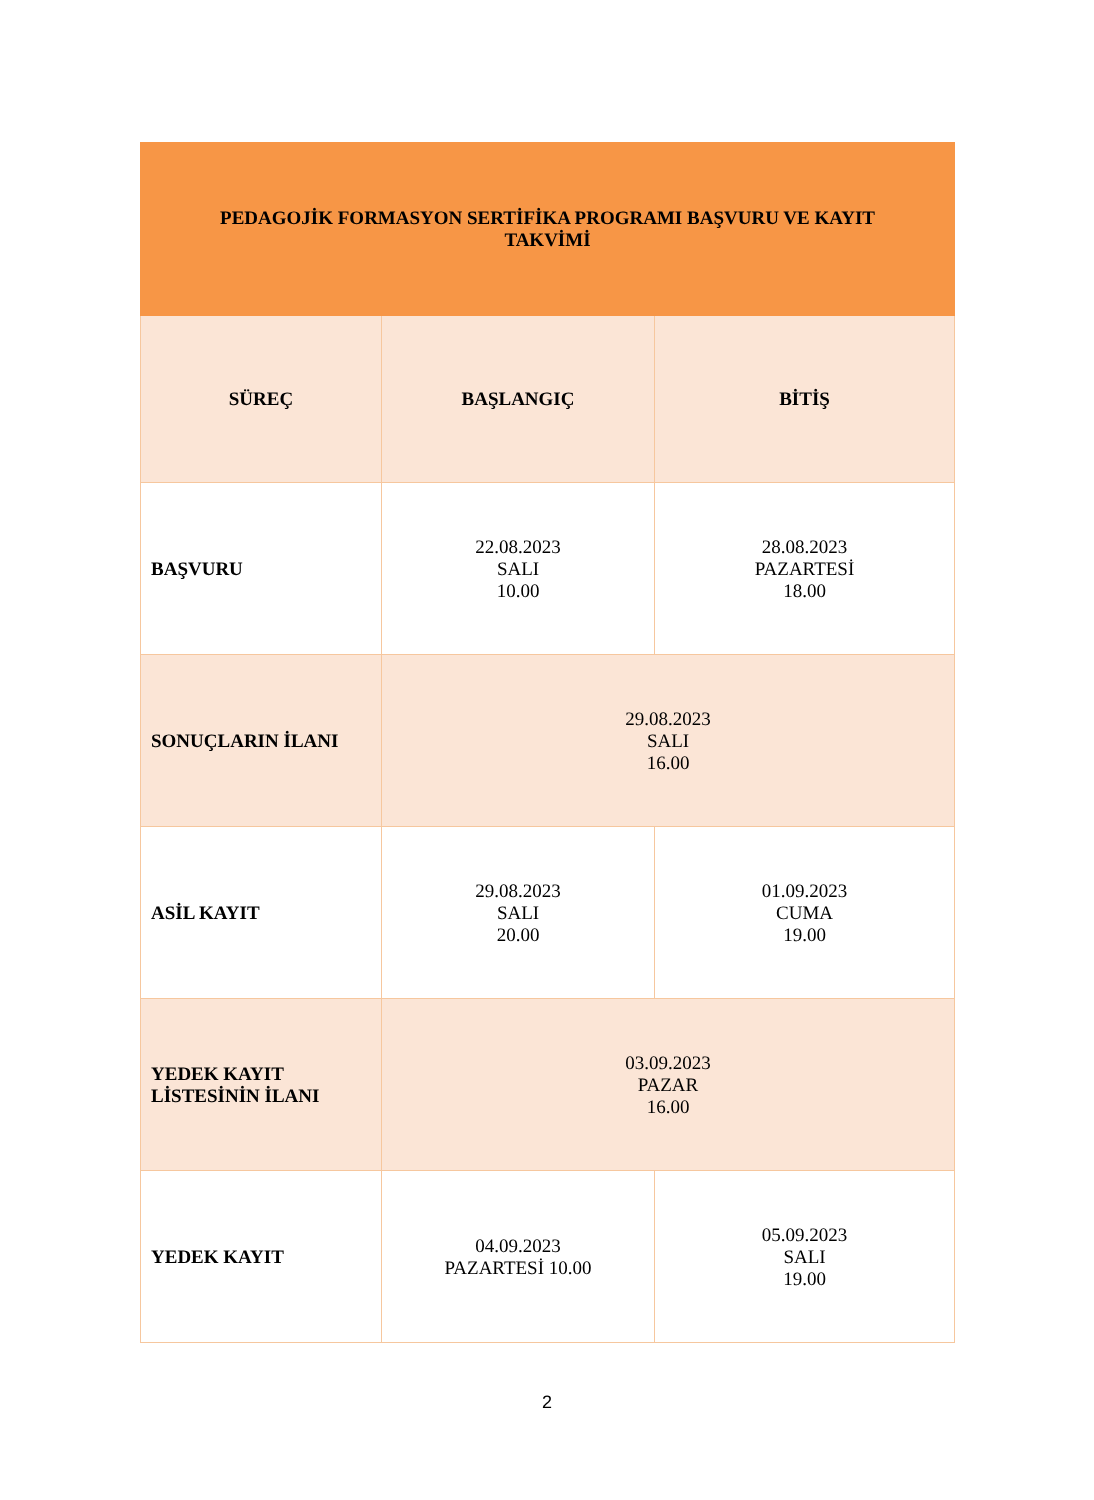| PEDAGOJİK FORMASYON SERTİFİKA PROGRAMI BAŞVURU VE KAYIT TAKVİMİ | | |
| --- | --- | --- |
| SÜREÇ | BAŞLANGIÇ | BİTİŞ |
| BAŞVURU | 22.08.2023 SALI 10.00 | 28.08.2023 PAZARTESİ 18.00 |
| SONUÇLARIN İLANI | 29.08.2023 SALI 16.00 | |
| ASİL KAYIT | 29.08.2023 SALI 20.00 | 01.09.2023 CUMA 19.00 |
| YEDEK KAYIT LİSTESİNİN İLANI | 03.09.2023 PAZAR 16.00 | |
| YEDEK KAYIT | 04.09.2023 PAZARTESİ 10.00 | 05.09.2023 SALI 19.00 |
2